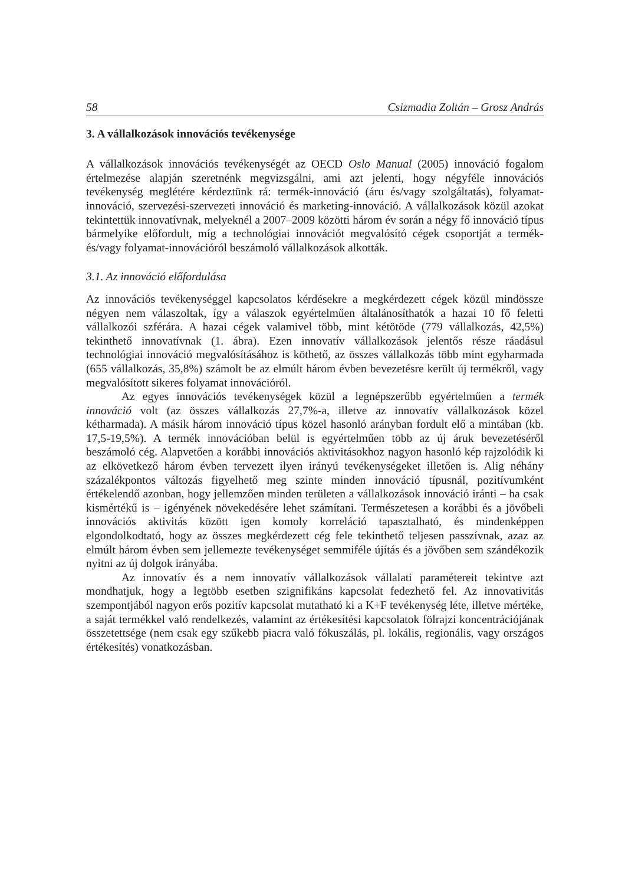58 Csizmadia Zoltán – Grosz András
3. A vállalkozások innovációs tevékenysége
A vállalkozások innovációs tevékenységét az OECD Oslo Manual (2005) innováció fogalom értelmezése alapján szeretnénk megvizsgálni, ami azt jelenti, hogy négyféle innovációs tevékenység meglétére kérdeztünk rá: termék-innováció (áru és/vagy szolgáltatás), folyamat-innováció, szervezési-szervezeti innováció és marketing-innováció. A vállalkozások közül azokat tekintettük innovatívnak, melyeknél a 2007–2009 közötti három év során a négy fő innováció típus bármelyike előfordult, míg a technológiai innovációt megvalósító cégek csoportját a termék- és/vagy folyamat-innovációról beszámoló vállalkozások alkották.
3.1. Az innováció előfordulása
Az innovációs tevékenységgel kapcsolatos kérdésekre a megkérdezett cégek közül mindössze négyen nem válaszoltak, így a válaszok egyértelműen általánosíthatók a hazai 10 fő feletti vállalkozói szférára. A hazai cégek valamivel több, mint kétötöde (779 vállalkozás, 42,5%) tekinthető innovatívnak (1. ábra). Ezen innovatív vállalkozások jelentős része ráadásul technológiai innováció megvalósításához is köthető, az összes vállalkozás több mint egyharmada (655 vállalkozás, 35,8%) számolt be az elmúlt három évben bevezetésre került új termékről, vagy megvalósított sikeres folyamat innovációról.
Az egyes innovációs tevékenységek közül a legnépszerűbb egyértelműen a termék innováció volt (az összes vállalkozás 27,7%-a, illetve az innovatív vállalkozások közel kétharmada). A másik három innováció típus közel hasonló arányban fordult elő a mintában (kb. 17,5-19,5%). A termék innovációban belül is egyértelműen több az új áruk bevezetéséről beszámoló cég. Alapvetően a korábbi innovációs aktivitásokhoz nagyon hasonló kép rajzolódik ki az elkövetkező három évben tervezett ilyen irányú tevékenységeket illetően is. Alig néhány százalékpontos változás figyelhető meg szinte minden innováció típusnál, pozitívumként értékelendő azonban, hogy jellemzően minden területen a vállalkozások innováció iránti – ha csak kismértékű is – igényének növekedésére lehet számítani. Természetesen a korábbi és a jövőbeli innovációs aktivitás között igen komoly korreláció tapasztalható, és mindenképpen elgondolkodtató, hogy az összes megkérdezett cég fele tekinthető teljesen passzívnak, azaz az elmúlt három évben sem jellemezte tevékenységet semmiféle újítás és a jövőben sem szándékozik nyitni az új dolgok irányába.
Az innovatív és a nem innovatív vállalkozások vállalati paramétereit tekintve azt mondhatjuk, hogy a legtöbb esetben szignifikáns kapcsolat fedezhető fel. Az innovativitás szempontjából nagyon erős pozitív kapcsolat mutatható ki a K+F tevékenység léte, illetve mértéke, a saját termékkel való rendelkezés, valamint az értékesítési kapcsolatok fölrajzi koncentrációjának összetettsége (nem csak egy szűkebb piacra való fókuszálás, pl. lokális, regionális, vagy országos értékesítés) vonatkozásban.